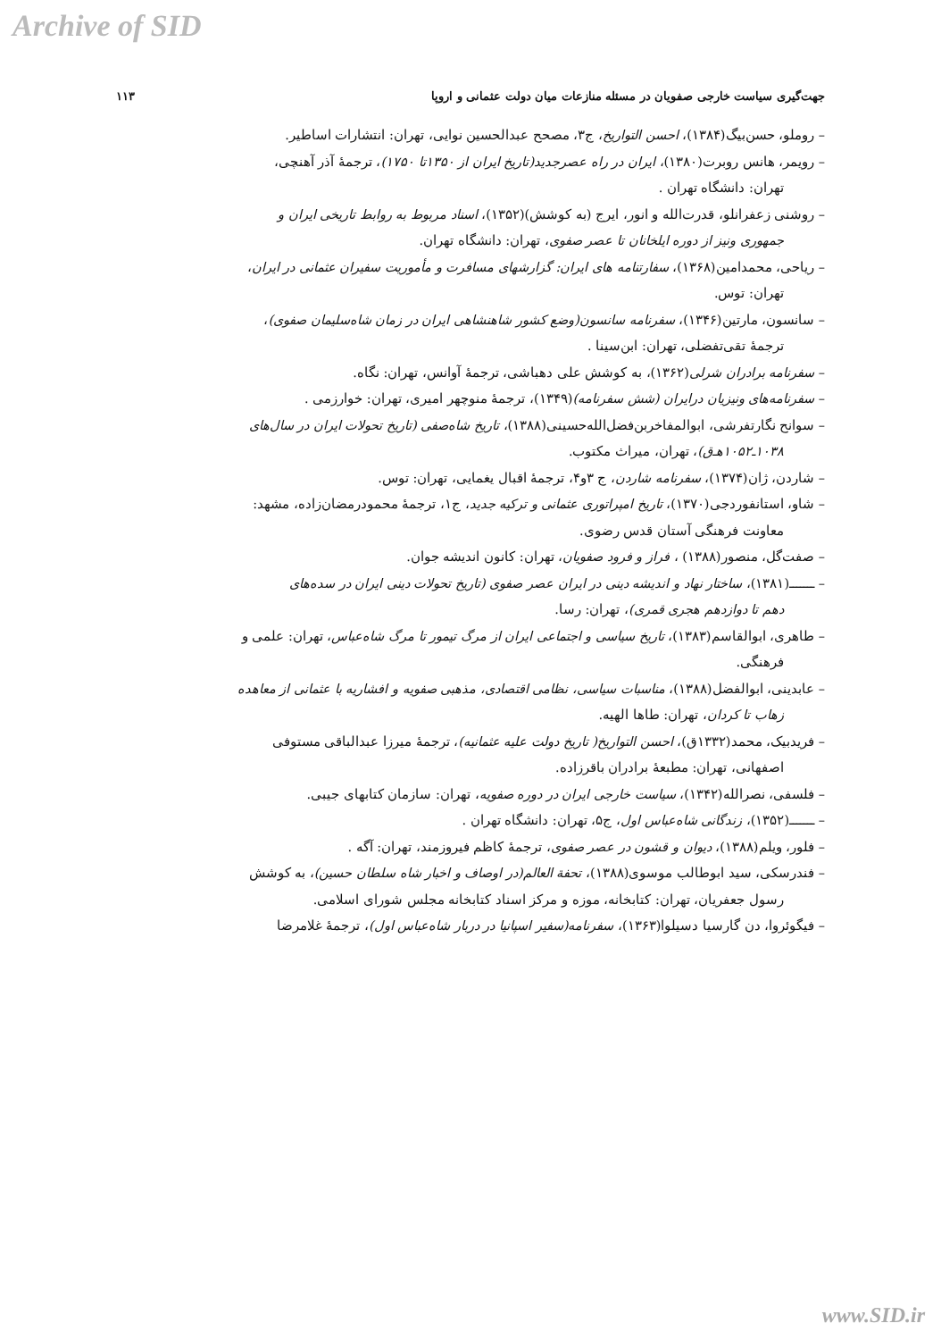Archive of SID
جهت‌گیری سیاست خارجی صفویان در مسئله منازعات میان دولت عثمانی و اروپا ۱۱۳
– روملو، حسن‌بیگ(۱۳۸۴)، احسن التواریخ، ج۳، مصحح عبدالحسین نوایی، تهران: انتشارات اساطیر.
– رویمر، هانس روبرت(۱۳۸۰)، ایران در راه عصرجدید(تاریخ ایران از ۱۳۵۰تا ۱۷۵۰)، ترجمهٔ آذر آهنچی،
تهران: دانشگاه تهران .
– روشنی زعفرانلو، قدرت‌الله و انور، ایرج (به کوشش)(۱۳۵۲)، اسناد مربوط به روابط تاریخی ایران و
جمهوری ونیز از دوره ایلخانان تا عصر صفوی، تهران: دانشگاه تهران.
– ریاحی، محمدامین(۱۳۶۸)، سفارتنامه های ایران: گزارشهای مسافرت و مأموریت سفیران عثمانی در ایران،
تهران: توس.
– سانسون، مارتین(۱۳۴۶)، سفرنامه سانسون(وضع کشور شاهنشاهی ایران در زمان شاه‌سلیمان صفوی)،
ترجمهٔ تقی‌تفضلی، تهران: ابن‌سینا .
– سفرنامه برادران شرلی(۱۳۶۲)، به کوشش علی دهباشی، ترجمهٔ آوانس، تهران: نگاه.
– سفرنامه‌های ونیزیان درایران (شش سفرنامه)(۱۳۴۹)، ترجمهٔ منوچهر امیری، تهران: خوارزمی .
– سوانح نگارتفرشی، ابوالمفاخربن‌فضل‌الله‌حسینی(۱۳۸۸)، تاریخ شاه‌صفی (تاریخ تحولات ایران در سال‌های
۱۰۳۸ـ۱۰۵۲هـ‌ق)، تهران، میراث مکتوب.
– شاردن، ژان(۱۳۷۴)، سفرنامه شاردن، ج ۳و۴، ترجمهٔ اقبال یغمایی، تهران: توس.
– شاو، استانفوردجی(۱۳۷۰)، تاریخ امپراتوری عثمانی و ترکیه جدید، ج۱، ترجمهٔ محمودرمضان‌زاده، مشهد:
معاونت فرهنگی آستان قدس رضوی.
– صفت‌گل، منصور(۱۳۸۸) ، فراز و فرود صفویان، تهران: کانون اندیشه جوان.
– ـــــــ(۱۳۸۱)، ساختار نهاد و اندیشه دینی در ایران عصر صفوی (تاریخ تحولات دینی ایران در سده‌های
دهم تا دوازدهم هجری قمری)، تهران: رسا.
– طاهری، ابوالقاسم(۱۳۸۳)، تاریخ سیاسی و اجتماعی ایران از مرگ تیمور تا مرگ شاه‌عباس، تهران: علمی و
فرهنگی.
– عابدینی، ابوالفضل(۱۳۸۸)، مناسبات سیاسی، نظامی اقتصادی، مذهبی صفویه و افشاریه با عثمانی از معاهده
زهاب تا کردان، تهران: طاها الهیه.
– فریدبیک، محمد(۱۳۳۲ق)، احسن التواریخ( تاریخ دولت علیه عثمانیه)، ترجمهٔ میرزا عبدالباقی مستوفی
اصفهانی، تهران: مطبعهٔ برادران باقرزاده.
– فلسفی، نصرالله(۱۳۴۲)، سیاست خارجی ایران در دوره صفویه، تهران: سازمان کتابهای جیبی.
– ـــــــ(۱۳۵۲)، زندگانی شاه‌عباس اول، ج۵، تهران: دانشگاه تهران .
– فلور، ویلم(۱۳۸۸)، دیوان و قشون در عصر صفوی، ترجمهٔ کاظم فیروزمند، تهران: آگه .
– فندرسکی، سید ابوطالب موسوی(۱۳۸۸)، تحفة العالم(در اوصاف و اخبار شاه سلطان حسین)، به کوشش
رسول جعفریان، تهران: کتابخانه، موزه و مرکز اسناد کتابخانه مجلس شورای اسلامی.
– فیگوئروا، دن گارسیا دسیلوا(۱۳۶۳)، سفرنامه(سفیر اسپانیا در دربار شاه‌عباس اول)، ترجمهٔ غلامرضا
www.SID.ir